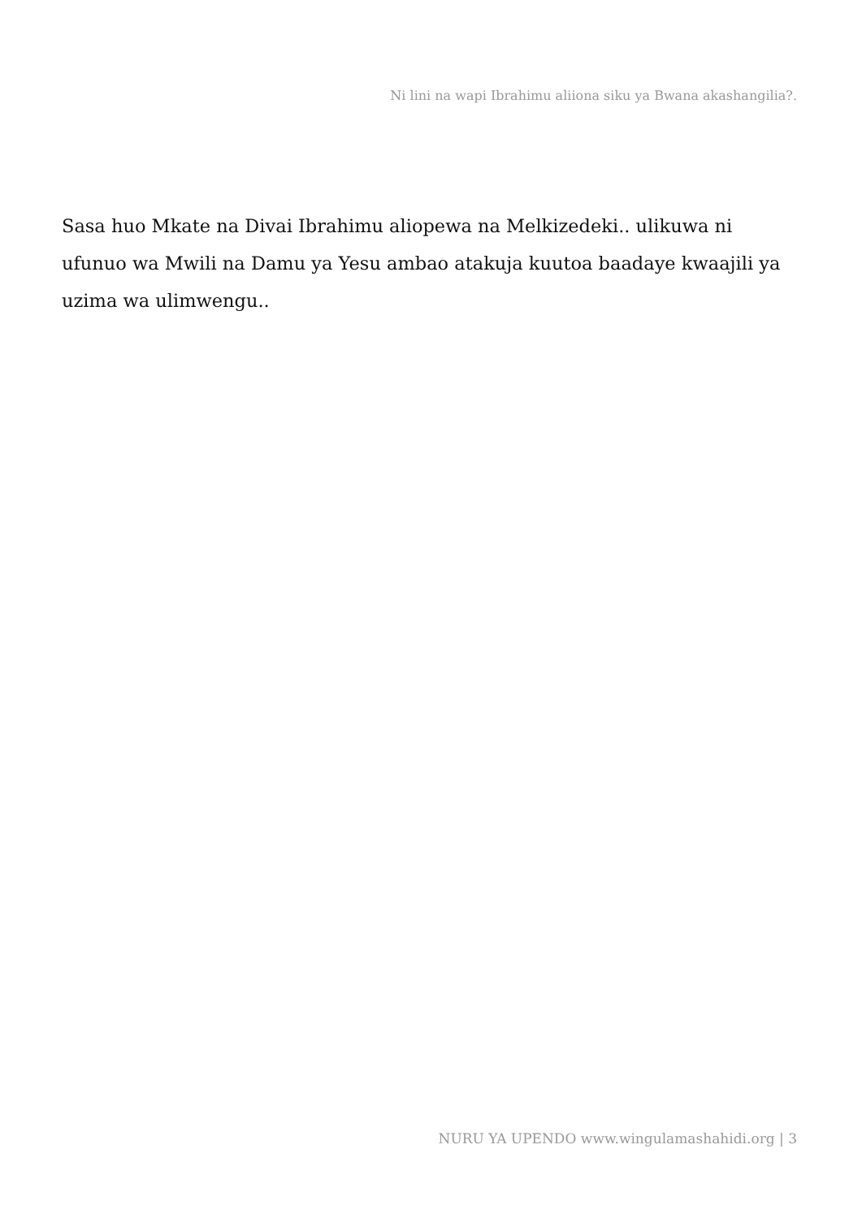Ni lini na wapi Ibrahimu aliiona siku ya Bwana akashangilia?.
Sasa huo Mkate na Divai Ibrahimu aliopewa na Melkizedeki.. ulikuwa ni ufunuo wa Mwili na Damu ya Yesu ambao atakuja kuutoa baadaye kwaajili ya uzima wa ulimwengu..
NURU YA UPENDO www.wingulamashahidi.org | 3